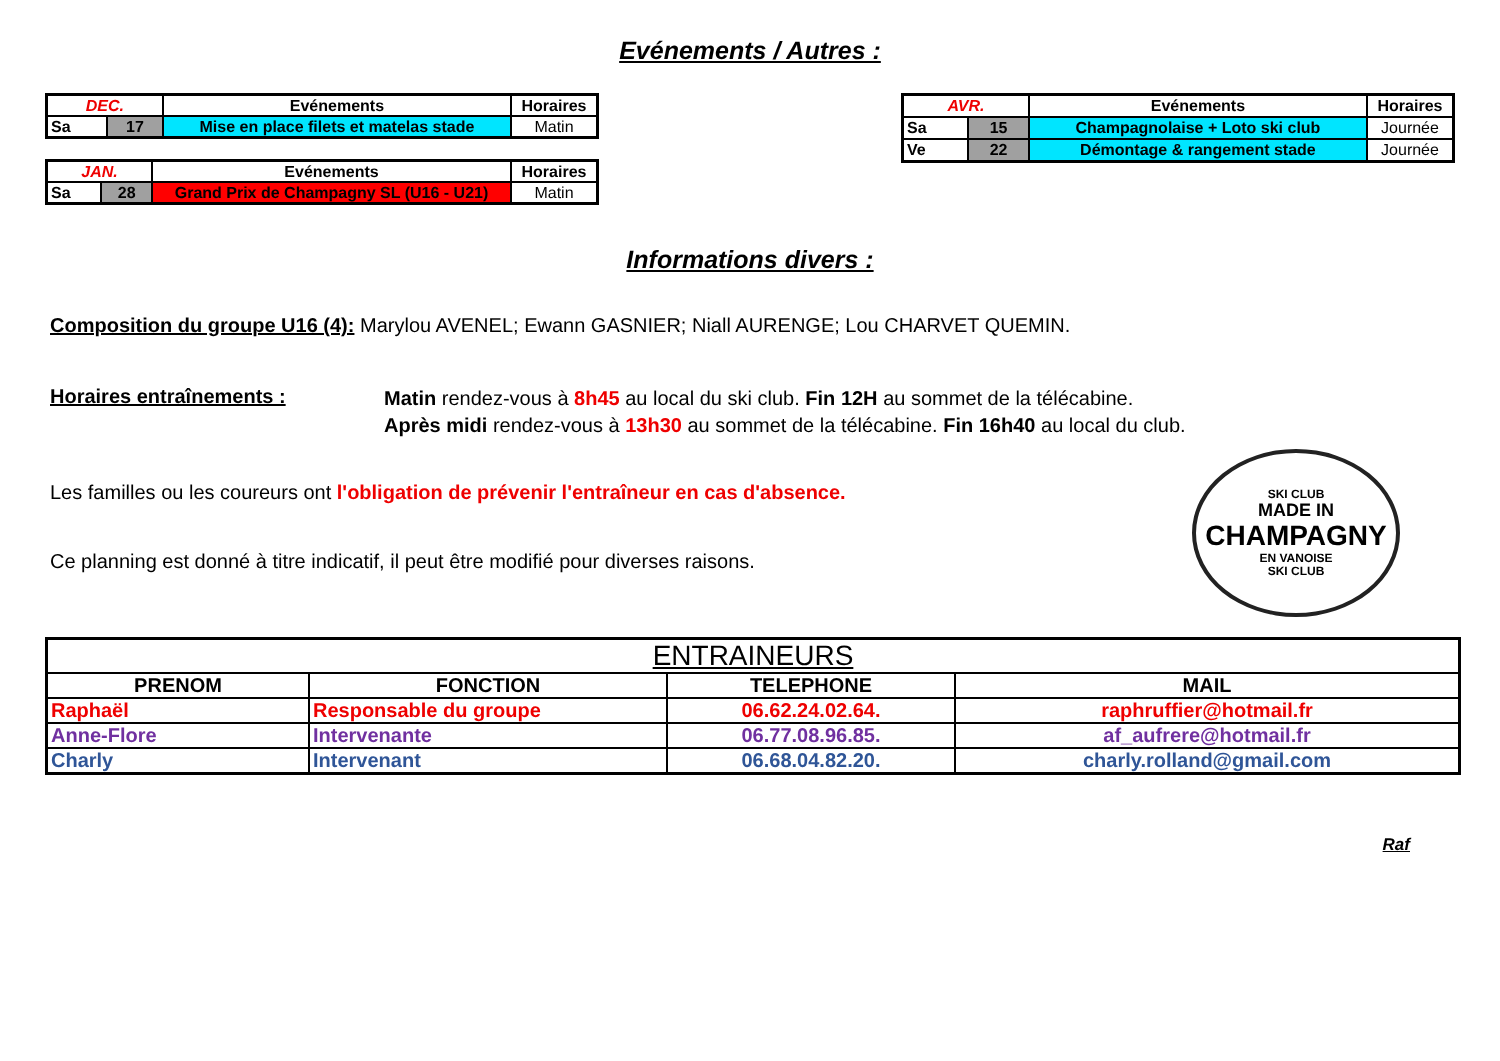Evénements / Autres :
| DEC. | | Evénements | Horaires |
| Sa | 17 | Mise en place filets et matelas stade | Matin |
| JAN. | | Evénements | Horaires |
| Sa | 28 | Grand Prix de Champagny SL (U16 - U21) | Matin |
| AVR. | | Evénements | Horaires |
| Sa | 15 | Champagnolaise + Loto ski club | Journée |
| Ve | 22 | Démontage & rangement stade | Journée |
Informations divers :
Composition du groupe U16 (4): Marylou AVENEL; Ewann GASNIER; Niall AURENGE; Lou CHARVET QUEMIN.
Horaires entraînements :
Matin rendez-vous à 8h45 au local du ski club. Fin 12H au sommet de la télécabine.
Après midi rendez-vous à 13h30 au sommet de la télécabine. Fin 16h40 au local du club.
Les familles ou les coureurs ont l'obligation de prévenir l'entraîneur en cas d'absence.
Ce planning est donné à titre indicatif, il peut être modifié pour diverses raisons.
SKI CLUB
MADE IN
CHAMPAGNY
EN VANOISE
SKI CLUB
| ENTRAINEURS | | | |
| PRENOM | FONCTION | TELEPHONE | MAIL |
| Raphaël | Responsable du groupe | 06.62.24.02.64. | raphruffier@hotmail.fr |
| Anne-Flore | Intervenante | 06.77.08.96.85. | af_aufrere@hotmail.fr |
| Charly | Intervenant | 06.68.04.82.20. | charly.rolland@gmail.com |
Raf